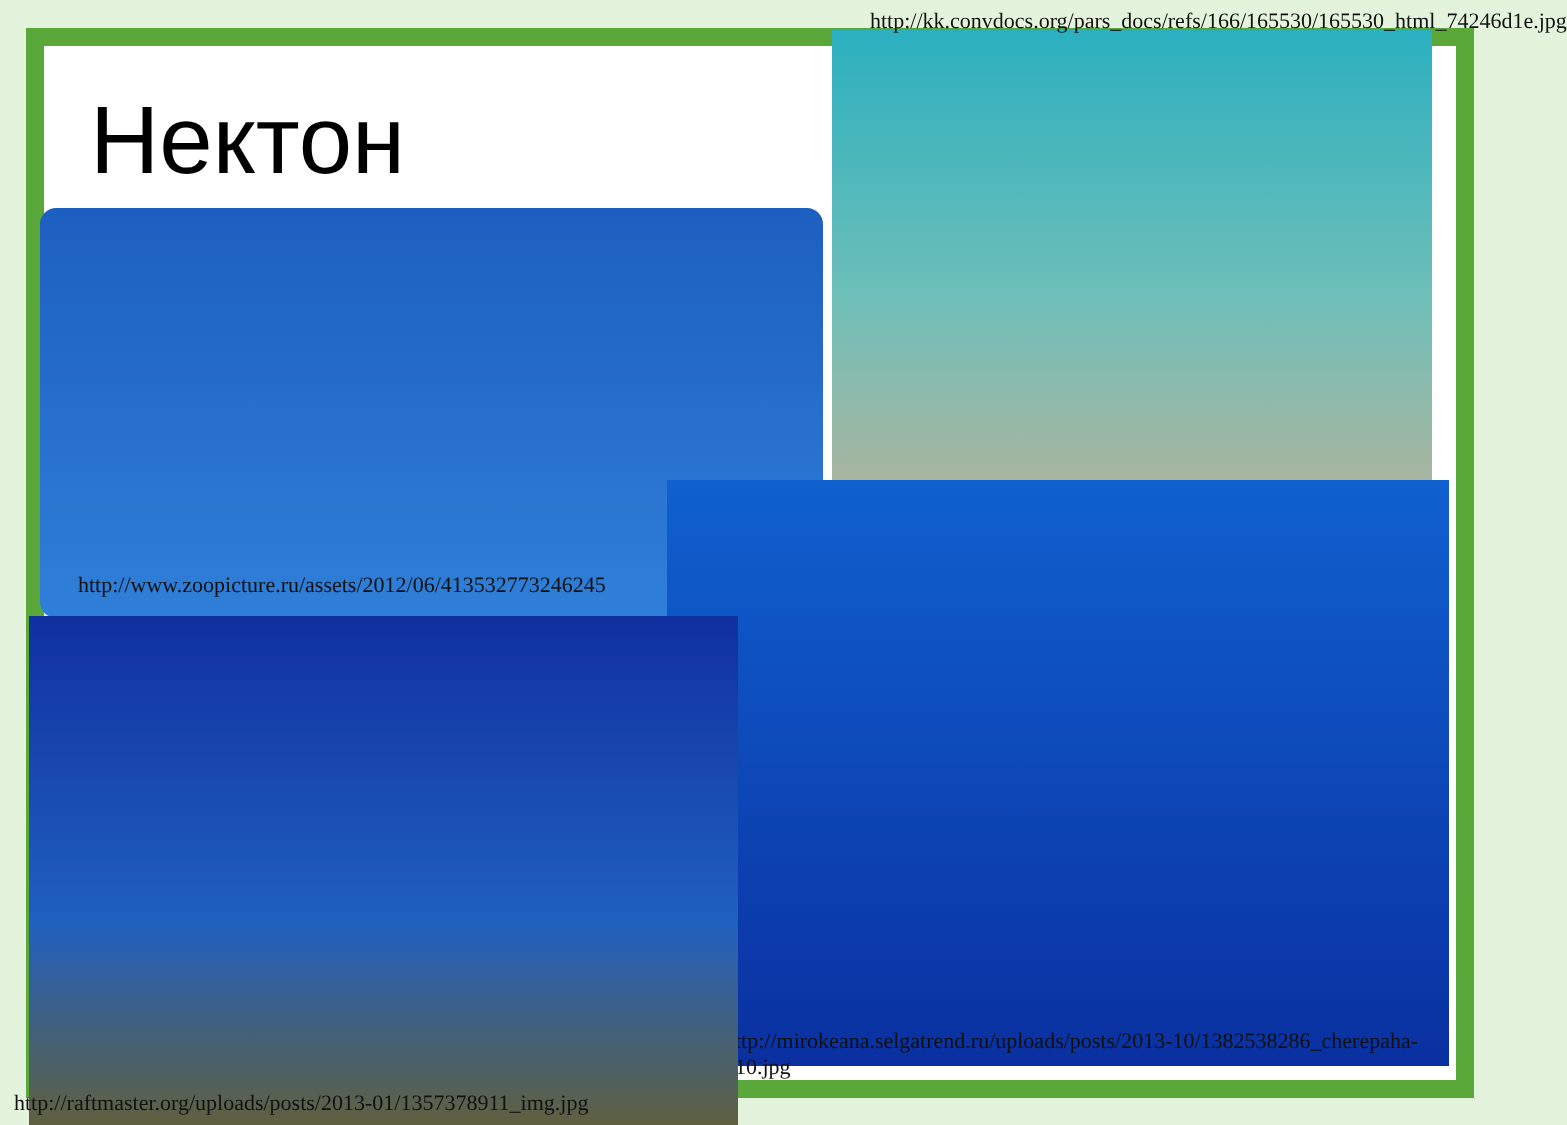Нектон
http://kk.convdocs.org/pars_docs/refs/166/165530/165530_html_74246d1e.jpg
http://www.zoopicture.ru/assets/2012/06/413532773246245
ttp://mirokeana.selgatrend.ru/uploads/posts/2013-10/1382538286_cherepaha-10.jpg
http://raftmaster.org/uploads/posts/2013-01/1357378911_img.jpg